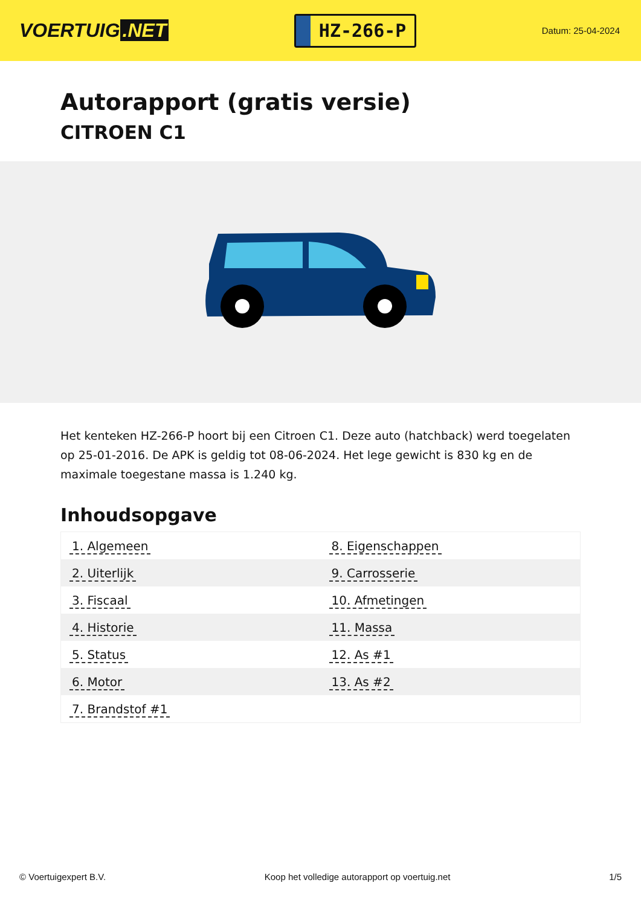VOERTUIG.NET
HZ-266-P
Datum: 25-04-2024
Autorapport (gratis versie)
CITROEN C1
Het kenteken HZ-266-P hoort bij een Citroen C1. Deze auto (hatchback) werd toegelaten op 25-01-2016. De APK is geldig tot 08-06-2024. Het lege gewicht is 830 kg en de maximale toegestane massa is 1.240 kg.
Inhoudsopgave
| 1. Algemeen | 8. Eigenschappen |
| 2. Uiterlijk | 9. Carrosserie |
| 3. Fiscaal | 10. Afmetingen |
| 4. Historie | 11. Massa |
| 5. Status | 12. As #1 |
| 6. Motor | 13. As #2 |
| 7. Brandstof #1 | |
© Voertuigexpert B.V. Koop het volledige autorapport op voertuig.net
1/5